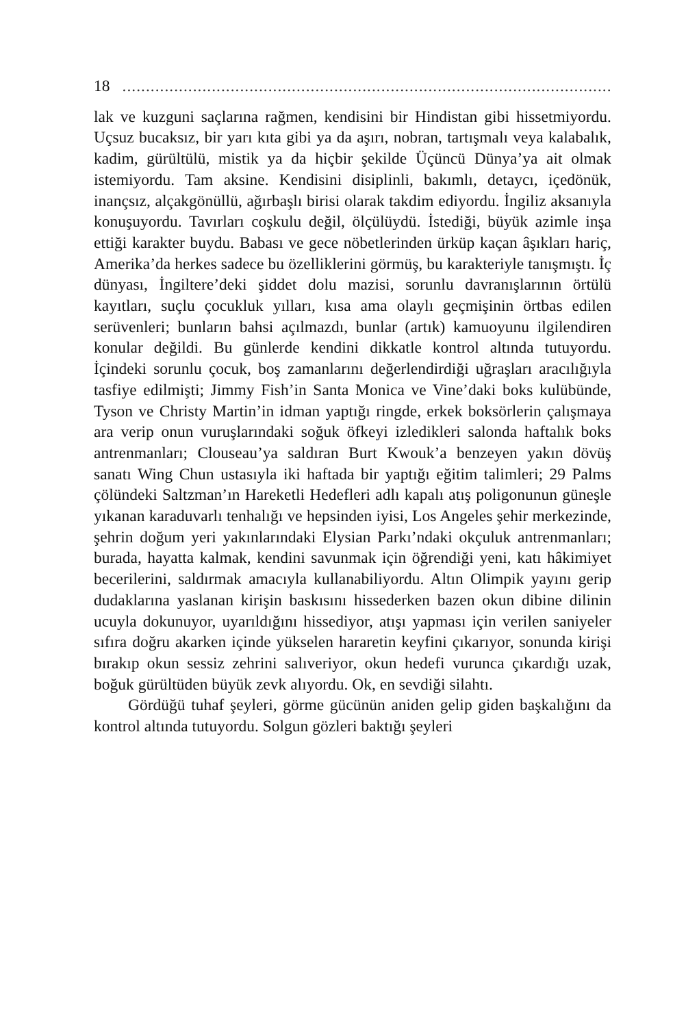18..................................................................................................................
lak ve kuzguni saçlarına rağmen, kendisini bir Hindistan gibi hissetmiyordu. Uçsuz bucaksız, bir yarı kıta gibi ya da aşırı, nobran, tartışmalı veya kalabalık, kadim, gürültülü, mistik ya da hiçbir şekilde Üçüncü Dünya’ya ait olmak istemiyordu. Tam aksine. Kendisini disiplinli, bakımlı, detaycı, içedönük, inançsız, alçakgönüllü, ağırbaşlı birisi olarak takdim ediyordu. İngiliz aksanıyla konuşuyordu. Tavırları coşkulu değil, ölçülüydü. İstediği, büyük azimle inşa ettiği karakter buydu. Babası ve gece nöbetlerinden ürküp kaçan âşıkları hariç, Amerika’da herkes sadece bu özelliklerini görmüş, bu karakteriyle tanışmıştı. İç dünyası, İngiltere’deki şiddet dolu mazisi, sorunlu davranışlarının örtülü kayıtları, suçlu çocukluk yılları, kısa ama olaylı geçmişinin örtbas edilen serüvenleri; bunların bahsi açılmazdı, bunlar (artık) kamuoyunu ilgilendiren konular değildi. Bu günlerde kendini dikkatle kontrol altında tutuyordu. İçindeki sorunlu çocuk, boş zamanlarını değerlendirdiği uğraşları aracılığıyla tasfiye edilmişti; Jimmy Fish’in Santa Monica ve Vine’daki boks kulübünde, Tyson ve Christy Martin’in idman yaptığı ringde, erkek boksörlerin çalışmaya ara verip onun vuruşlarındaki soğuk öfkeyi izledikleri salonda haftalık boks antrenmanları; Clouseau’ya saldıran Burt Kwouk’a benzeyen yakın dövüş sanatı Wing Chun ustasıyla iki haftada bir yaptığı eğitim talimleri; 29 Palms çölündeki Saltzman’ın Hareketli Hedefleri adlı kapalı atış poligonunun güneşle yıkanan karaduvarlı tenhalığı ve hepsinden iyisi, Los Angeles şehir merkezinde, şehrin doğum yeri yakınlarındaki Elysian Parkı’ndaki okçuluk antrenmanları; burada, hayatta kalmak, kendini savunmak için öğrendiği yeni, katı hâkimiyet becerilerini, saldırmak amacıyla kullanabiliyordu. Altın Olimpik yayını gerip dudaklarına yaslanan kirişin baskısını hissederken bazen okun dibine dilinin ucuyla dokunuyor, uyarıldığını hissediyor, atışı yapması için verilen saniyeler sıfıra doğru akarken içinde yükselen hararetin keyfini çıkarıyor, sonunda kirişi bırakıp okun sessiz zehrini salıveriyor, okun hedefi vurunca çıkardığı uzak, boğuk gürültüden büyük zevk alıyordu. Ok, en sevdiği silahtı.
Gördüğü tuhaf şeyleri, görme gücünün aniden gelip giden başkalığını da kontrol altında tutuyordu. Solgun gözleri baktığı şeyleri